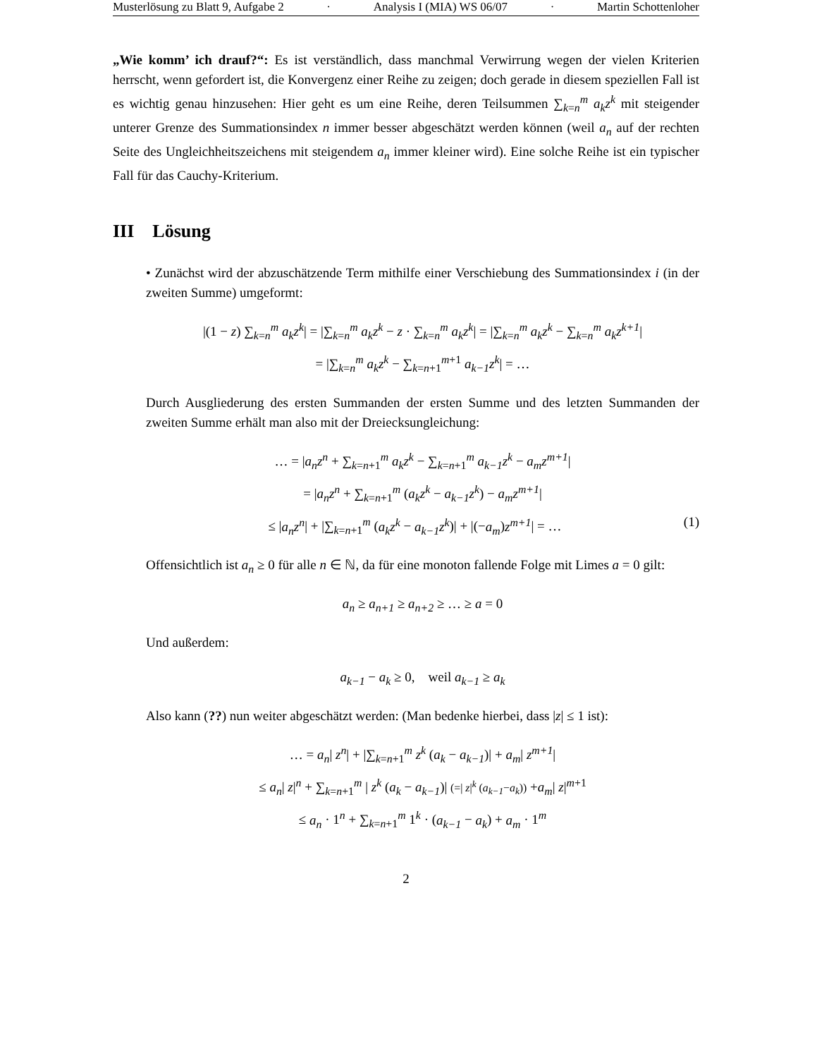Musterlösung zu Blatt 9, Aufgabe 2 · Analysis I (MIA) WS 06/07 · Martin Schottenloher
„Wie komm’ ich drauf?“: Es ist verständlich, dass manchmal Verwirrung wegen der vielen Kriterien herrscht, wenn gefordert ist, die Konvergenz einer Reihe zu zeigen; doch gerade in diesem speziellen Fall ist es wichtig genau hinzusehen: Hier geht es um eine Reihe, deren Teilsummen ∑<sub>k=n</sub><sup>m</sup> a<sub>k</sub>z<sup>k</sup> mit steigender unterer Grenze des Summationsindex n immer besser abgeschätzt werden können (weil a<sub>n</sub> auf der rechten Seite des Ungleichheitszeichens mit steigendem a<sub>n</sub> immer kleiner wird). Eine solche Reihe ist ein typischer Fall für das Cauchy-Kriterium.
III Lösung
• Zunächst wird der abzuschätzende Term mithilfe einer Verschiebung des Summationsindex i (in der zweiten Summe) umgeformt:
|(1 − z) ∑<sub>k=n</sub><sup>m</sup> a<sub>k</sub>z<sup>k</sup>| = |∑<sub>k=n</sub><sup>m</sup> a<sub>k</sub>z<sup>k</sup> − z · ∑<sub>k=n</sub><sup>m</sup> a<sub>k</sub>z<sup>k</sup>| = |∑<sub>k=n</sub><sup>m</sup> a<sub>k</sub>z<sup>k</sup> − ∑<sub>k=n</sub><sup>m</sup> a<sub>k</sub>z<sup>k+1</sup>|
= |∑<sub>k=n</sub><sup>m</sup> a<sub>k</sub>z<sup>k</sup> − ∑<sub>k=n+1</sub><sup>m+1</sup> a<sub>k−1</sub>z<sup>k</sup>| = …
Durch Ausgliederung des ersten Summanden der ersten Summe und des letzten Summanden der zweiten Summe erhält man also mit der Dreiecksungleichung:
… = |a<sub>n</sub>z<sup>n</sup> + ∑<sub>k=n+1</sub><sup>m</sup> a<sub>k</sub>z<sup>k</sup> − ∑<sub>k=n+1</sub><sup>m</sup> a<sub>k−1</sub>z<sup>k</sup> − a<sub>m</sub>z<sup>m+1</sup>|
= |a<sub>n</sub>z<sup>n</sup> + ∑<sub>k=n+1</sub><sup>m</sup> (a<sub>k</sub>z<sup>k</sup> − a<sub>k−1</sub>z<sup>k</sup>) − a<sub>m</sub>z<sup>m+1</sup>|
≤ |a<sub>n</sub>z<sup>n</sup>| + |∑<sub>k=n+1</sub><sup>m</sup> (a<sub>k</sub>z<sup>k</sup> − a<sub>k−1</sub>z<sup>k</sup>)| + |(−a<sub>m</sub>)z<sup>m+1</sup>| = … (1)
Offensichtlich ist a<sub>n</sub> ≥ 0 für alle n ∈ ℕ, da für eine monoton fallende Folge mit Limes a = 0 gilt:
a<sub>n</sub> ≥ a<sub>n+1</sub> ≥ a<sub>n+2</sub> ≥ … ≥ a = 0
Und außerdem:
a<sub>k−1</sub> − a<sub>k</sub> ≥ 0, weil a<sub>k−1</sub> ≥ a<sub>k</sub>
Also kann (??) nun weiter abgeschätzt werden: (Man bedenke hierbei, dass |z| ≤ 1 ist):
… = a<sub>n</sub>| z<sup>n</sup>| + |∑<sub>k=n+1</sub><sup>m</sup> z<sup>k</sup> (a<sub>k</sub> − a<sub>k−1</sub>)| + a<sub>m</sub>| z<sup>m+1</sup>|
≤ a<sub>n</sub>| z|<sup>n</sup> + ∑<sub>k=n+1</sub><sup>m</sup> | z<sup>k</sup> (a<sub>k</sub> − a<sub>k−1</sub>)| (=| z|<sup>k</sup> (a<sub>k−1</sub>−a<sub>k</sub>)) +a<sub>m</sub>| z|<sup>m+1</sup>
≤ a<sub>n</sub> · 1<sup>n</sup> + ∑<sub>k=n+1</sub><sup>m</sup> 1<sup>k</sup> · (a<sub>k−1</sub> − a<sub>k</sub>) + a<sub>m</sub> · 1<sup>m</sup>
2